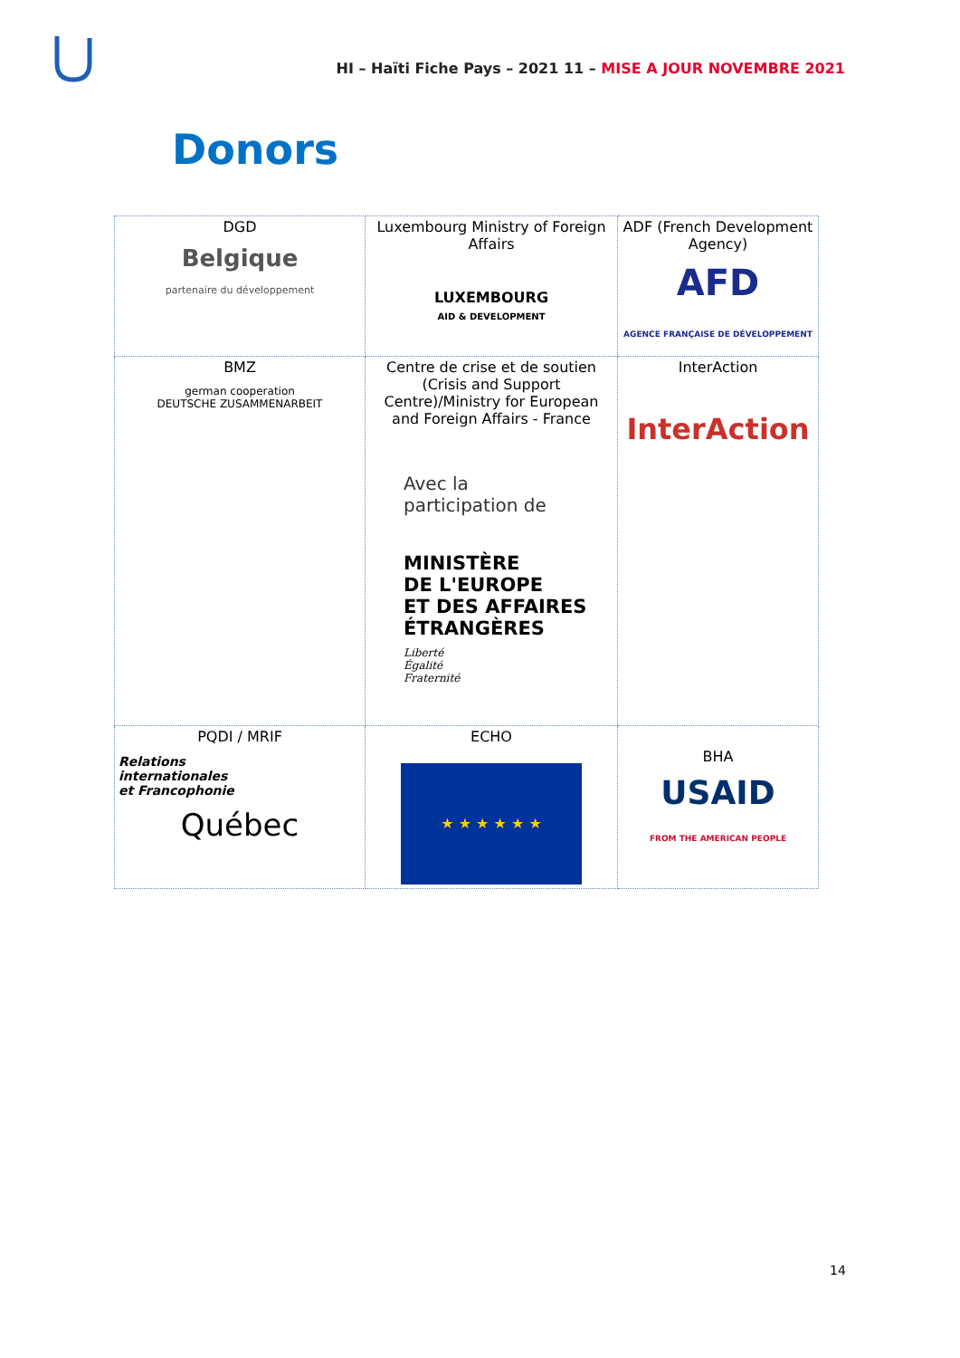HI – Haïti Fiche Pays – 2021 11 – MISE A JOUR NOVEMBRE 2021
Donors
| DGD Belgique partenaire du développement | Luxembourg Ministry of Foreign Affairs LUXEMBOURG AID & DEVELOPMENT | ADF (French Development Agency) AFD AGENCE FRANÇAISE DE DÉVELOPPEMENT |
| BMZ german cooperation DEUTSCHE ZUSAMMENARBEIT | Centre de crise et de soutien (Crisis and Support Centre)/Ministry for European and Foreign Affairs - France Avec la participation de MINISTÈRE DE L'EUROPE ET DES AFFAIRES ÉTRANGÈRES Liberté Égalité Fraternité | InterAction InterAction |
| PQDI / MRIF Relations internationales et Francophonie Québec | ECHO ★ ★ ★ ★ ★ ★ | BHA USAID FROM THE AMERICAN PEOPLE |
14